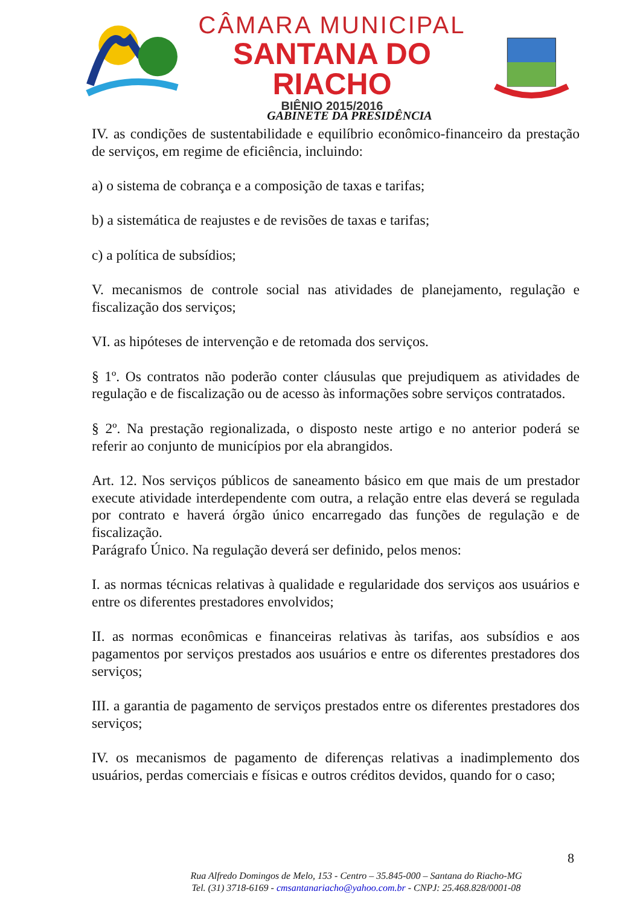CÂMARA MUNICIPAL
SANTANA DO RIACHO
BIÊNIO 2015/2016
GABINETE DA PRESIDÊNCIA
IV. as condições de sustentabilidade e equilíbrio econômico-financeiro da prestação de serviços, em regime de eficiência, incluindo:
a) o sistema de cobrança e a composição de taxas e tarifas;
b) a sistemática de reajustes e de revisões de taxas e tarifas;
c) a política de subsídios;
V. mecanismos de controle social nas atividades de planejamento, regulação e fiscalização dos serviços;
VI. as hipóteses de intervenção e de retomada dos serviços.
§ 1º. Os contratos não poderão conter cláusulas que prejudiquem as atividades de regulação e de fiscalização ou de acesso às informações sobre serviços contratados.
§ 2º. Na prestação regionalizada, o disposto neste artigo e no anterior poderá se referir ao conjunto de municípios por ela abrangidos.
Art. 12. Nos serviços públicos de saneamento básico em que mais de um prestador execute atividade interdependente com outra, a relação entre elas deverá se regulada por contrato e haverá órgão único encarregado das funções de regulação e de fiscalização.
Parágrafo Único. Na regulação deverá ser definido, pelos menos:
I. as normas técnicas relativas à qualidade e regularidade dos serviços aos usuários e entre os diferentes prestadores envolvidos;
II. as normas econômicas e financeiras relativas às tarifas, aos subsídios e aos pagamentos por serviços prestados aos usuários e entre os diferentes prestadores dos serviços;
III. a garantia de pagamento de serviços prestados entre os diferentes prestadores dos serviços;
IV. os mecanismos de pagamento de diferenças relativas a inadimplemento dos usuários, perdas comerciais e físicas e outros créditos devidos, quando for o caso;
8
Rua Alfredo Domingos de Melo, 153 - Centro – 35.845-000 – Santana do Riacho-MG
Tel. (31) 3718-6169 - cmsantanariacho@yahoo.com.br - CNPJ: 25.468.828/0001-08